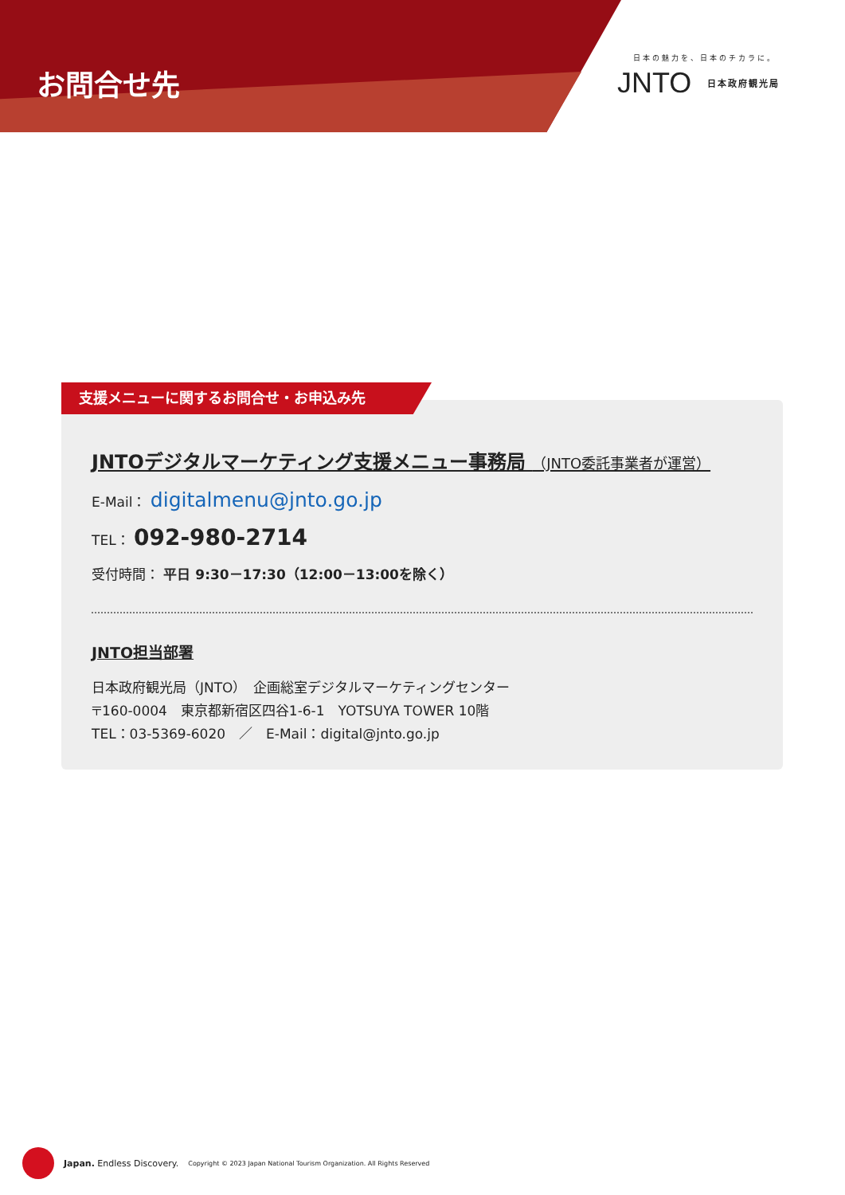お問合せ先
日本の魅力を、日本のチカラに。
JNTO 日本政府観光局
支援メニューに関するお問合せ・お申込み先
JNTOデジタルマーケティング支援メニュー事務局 （JNTO委託事業者が運営）
E-Mail： digitalmenu@jnto.go.jp
TEL： 092-980-2714
受付時間： 平日 9:30－17:30（12:00－13:00を除く）
JNTO担当部署
日本政府観光局（JNTO）　企画総室デジタルマーケティングセンター
〒160-0004　東京都新宿区四谷1-6-1　YOTSUYA TOWER 10階
TEL：03-5369-6020　／　E-Mail：digital@jnto.go.jp
Japan. Endless Discovery. Copyright © 2023 Japan National Tourism Organization. All Rights Reserved